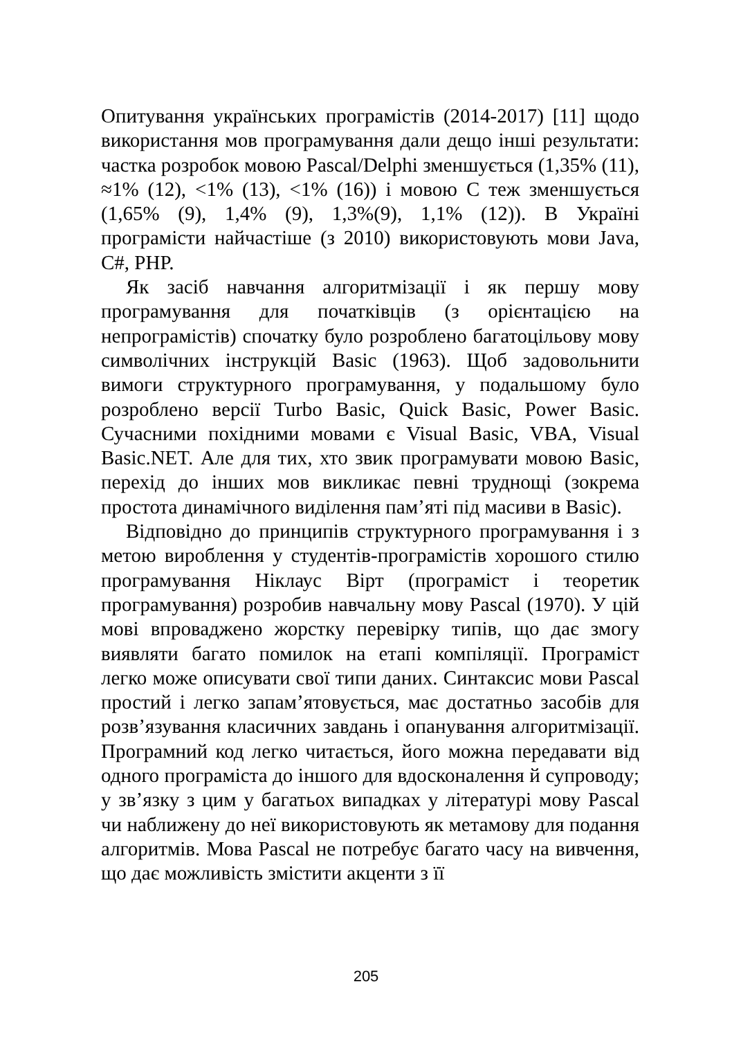Опитування українських програмістів (2014-2017) [11] щодо використання мов програмування дали дещо інші результати: частка розробок мовою Pascal/Delphi зменшується (1,35% (11), ≈1% (12), <1% (13), <1% (16)) і мовою С теж зменшується (1,65% (9), 1,4% (9), 1,3%(9), 1,1% (12)). В Україні програмісти найчастіше (з 2010) використовують мови Java, C#, PHP.
Як засіб навчання алгоритмізації і як першу мову програмування для початківців (з орієнтацією на непрограмістів) спочатку було розроблено багатоцільову мову символічних інструкцій Basic (1963). Щоб задовольнити вимоги структурного програмування, у подальшому було розроблено версії Turbo Basic, Quick Basic, Power Basic. Сучасними похідними мовами є Visual Basic, VBA, Visual Basic.NET. Але для тих, хто звик програмувати мовою Basic, перехід до інших мов викликає певні труднощі (зокрема простота динамічного виділення пам’яті під масиви в Basic).
Відповідно до принципів структурного програмування і з метою вироблення у студентів-програмістів хорошого стилю програмування Ніклаус Вірт (програміст і теоретик програмування) розробив навчальну мову Pascal (1970). У цій мові впроваджено жорстку перевірку типів, що дає змогу виявляти багато помилок на етапі компіляції. Програміст легко може описувати свої типи даних. Синтаксис мови Pascal простий і легко запам’ятовується, має достатньо засобів для розв’язування класичних завдань і опанування алгоритмізації. Програмний код легко читається, його можна передавати від одного програміста до іншого для вдосконалення й супроводу; у зв’язку з цим у багатьох випадках у літературі мову Pascal чи наближену до неї використовують як метамову для подання алгоритмів. Мова Pascal не потребує багато часу на вивчення, що дає можливість змістити акценти з її
205